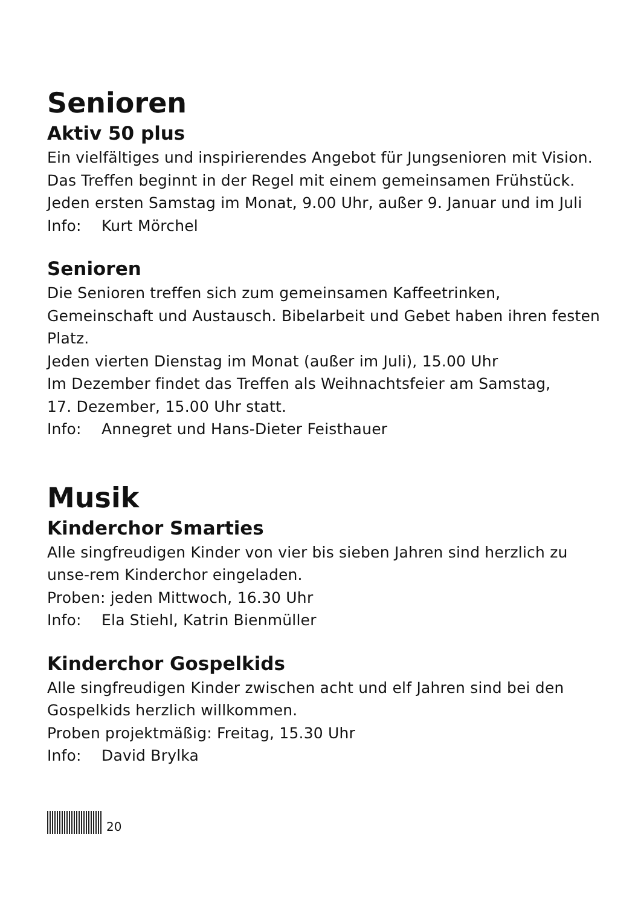Senioren
Aktiv 50 plus
Ein vielfältiges und inspirierendes Angebot für Jungsenioren mit Vision.
Das Treffen beginnt in der Regel mit einem gemeinsamen Frühstück.
Jeden ersten Samstag im Monat, 9.00 Uhr, außer 9. Januar und im Juli
Info: Kurt Mörchel
Senioren
Die Senioren treffen sich zum gemeinsamen Kaffeetrinken, Gemeinschaft und Austausch. Bibelarbeit und Gebet haben ihren festen Platz.
Jeden vierten Dienstag im Monat (außer im Juli), 15.00 Uhr
Im Dezember findet das Treffen als Weihnachtsfeier am Samstag,
17. Dezember, 15.00 Uhr statt.
Info: Annegret und Hans-Dieter Feisthauer
Musik
Kinderchor Smarties
Alle singfreudigen Kinder von vier bis sieben Jahren sind herzlich zu unse-rem Kinderchor eingeladen.
Proben: jeden Mittwoch, 16.30 Uhr
Info: Ela Stiehl, Katrin Bienmüller
Kinderchor Gospelkids
Alle singfreudigen Kinder zwischen acht und elf Jahren sind bei den Gospelkids herzlich willkommen.
Proben projektmäßig: Freitag, 15.30 Uhr
Info: David Brylka
20